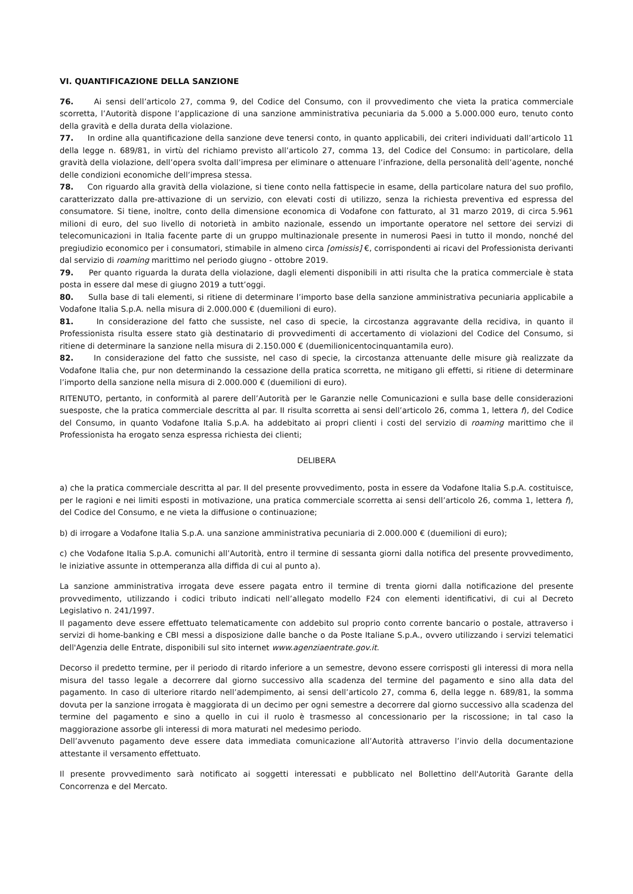VI. QUANTIFICAZIONE DELLA SANZIONE
76. Ai sensi dell’articolo 27, comma 9, del Codice del Consumo, con il provvedimento che vieta la pratica commerciale scorretta, l’Autorità dispone l’applicazione di una sanzione amministrativa pecuniaria da 5.000 a 5.000.000 euro, tenuto conto della gravità e della durata della violazione.
77. In ordine alla quantificazione della sanzione deve tenersi conto, in quanto applicabili, dei criteri individuati dall’articolo 11 della legge n. 689/81, in virtù del richiamo previsto all’articolo 27, comma 13, del Codice del Consumo: in particolare, della gravità della violazione, dell’opera svolta dall’impresa per eliminare o attenuare l’infrazione, della personalità dell’agente, nonché delle condizioni economiche dell’impresa stessa.
78. Con riguardo alla gravità della violazione, si tiene conto nella fattispecie in esame, della particolare natura del suo profilo, caratterizzato dalla pre-attivazione di un servizio, con elevati costi di utilizzo, senza la richiesta preventiva ed espressa del consumatore. Si tiene, inoltre, conto della dimensione economica di Vodafone con fatturato, al 31 marzo 2019, di circa 5.961 milioni di euro, del suo livello di notorietà in ambito nazionale, essendo un importante operatore nel settore dei servizi di telecomunicazioni in Italia facente parte di un gruppo multinazionale presente in numerosi Paesi in tutto il mondo, nonché del pregiudizio economico per i consumatori, stimabile in almeno circa [omissis] €, corrispondenti ai ricavi del Professionista derivanti dal servizio di roaming marittimo nel periodo giugno - ottobre 2019.
79. Per quanto riguarda la durata della violazione, dagli elementi disponibili in atti risulta che la pratica commerciale è stata posta in essere dal mese di giugno 2019 a tutt’oggi.
80. Sulla base di tali elementi, si ritiene di determinare l’importo base della sanzione amministrativa pecuniaria applicabile a Vodafone Italia S.p.A. nella misura di 2.000.000 € (duemilioni di euro).
81. In considerazione del fatto che sussiste, nel caso di specie, la circostanza aggravante della recidiva, in quanto il Professionista risulta essere stato già destinatario di provvedimenti di accertamento di violazioni del Codice del Consumo, si ritiene di determinare la sanzione nella misura di 2.150.000 € (duemilionicentocinquantamila euro).
82. In considerazione del fatto che sussiste, nel caso di specie, la circostanza attenuante delle misure già realizzate da Vodafone Italia che, pur non determinando la cessazione della pratica scorretta, ne mitigano gli effetti, si ritiene di determinare l’importo della sanzione nella misura di 2.000.000 € (duemilioni di euro).
RITENUTO, pertanto, in conformità al parere dell’Autorità per le Garanzie nelle Comunicazioni e sulla base delle considerazioni suesposte, che la pratica commerciale descritta al par. II risulta scorretta ai sensi dell’articolo 26, comma 1, lettera f), del Codice del Consumo, in quanto Vodafone Italia S.p.A. ha addebitato ai propri clienti i costi del servizio di roaming marittimo che il Professionista ha erogato senza espressa richiesta dei clienti;
DELIBERA
a) che la pratica commerciale descritta al par. II del presente provvedimento, posta in essere da Vodafone Italia S.p.A. costituisce, per le ragioni e nei limiti esposti in motivazione, una pratica commerciale scorretta ai sensi dell’articolo 26, comma 1, lettera f), del Codice del Consumo, e ne vieta la diffusione o continuazione;
b) di irrogare a Vodafone Italia S.p.A. una sanzione amministrativa pecuniaria di 2.000.000 € (duemilioni di euro);
c) che Vodafone Italia S.p.A. comunichi all’Autorità, entro il termine di sessanta giorni dalla notifica del presente provvedimento, le iniziative assunte in ottemperanza alla diffida di cui al punto a).
La sanzione amministrativa irrogata deve essere pagata entro il termine di trenta giorni dalla notificazione del presente provvedimento, utilizzando i codici tributo indicati nell’allegato modello F24 con elementi identificativi, di cui al Decreto Legislativo n. 241/1997.
Il pagamento deve essere effettuato telematicamente con addebito sul proprio conto corrente bancario o postale, attraverso i servizi di home-banking e CBI messi a disposizione dalle banche o da Poste Italiane S.p.A., ovvero utilizzando i servizi telematici dell'Agenzia delle Entrate, disponibili sul sito internet www.agenziaentrate.gov.it.
Decorso il predetto termine, per il periodo di ritardo inferiore a un semestre, devono essere corrisposti gli interessi di mora nella misura del tasso legale a decorrere dal giorno successivo alla scadenza del termine del pagamento e sino alla data del pagamento. In caso di ulteriore ritardo nell’adempimento, ai sensi dell’articolo 27, comma 6, della legge n. 689/81, la somma dovuta per la sanzione irrogata è maggiorata di un decimo per ogni semestre a decorrere dal giorno successivo alla scadenza del termine del pagamento e sino a quello in cui il ruolo è trasmesso al concessionario per la riscossione; in tal caso la maggiorazione assorbe gli interessi di mora maturati nel medesimo periodo.
Dell’avvenuto pagamento deve essere data immediata comunicazione all’Autorità attraverso l’invio della documentazione attestante il versamento effettuato.
Il presente provvedimento sarà notificato ai soggetti interessati e pubblicato nel Bollettino dell'Autorità Garante della Concorrenza e del Mercato.